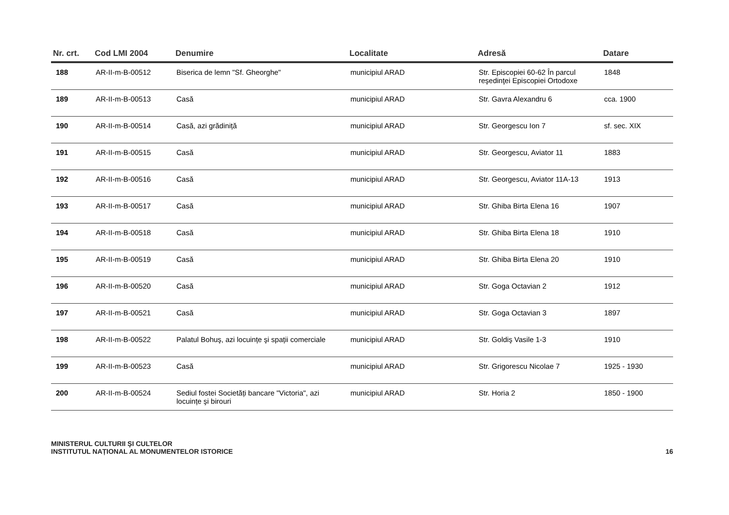| Nr. crt. | Cod LMI 2004 | Denumire | Localitate | Adresă | Datare |
| --- | --- | --- | --- | --- | --- |
| 188 | AR-II-m-B-00512 | Biserica de lemn "Sf. Gheorghe" | municipiul ARAD | Str. Episcopiei 60-62 În parcul reşedinţei Episcopiei Ortodoxe | 1848 |
| 189 | AR-II-m-B-00513 | Casă | municipiul ARAD | Str. Gavra Alexandru 6 | cca. 1900 |
| 190 | AR-II-m-B-00514 | Casă, azi grădiniță | municipiul ARAD | Str. Georgescu Ion 7 | sf. sec. XIX |
| 191 | AR-II-m-B-00515 | Casă | municipiul ARAD | Str. Georgescu, Aviator 11 | 1883 |
| 192 | AR-II-m-B-00516 | Casă | municipiul ARAD | Str. Georgescu, Aviator 11A-13 | 1913 |
| 193 | AR-II-m-B-00517 | Casă | municipiul ARAD | Str. Ghiba Birta Elena 16 | 1907 |
| 194 | AR-II-m-B-00518 | Casă | municipiul ARAD | Str. Ghiba Birta Elena 18 | 1910 |
| 195 | AR-II-m-B-00519 | Casă | municipiul ARAD | Str. Ghiba Birta Elena 20 | 1910 |
| 196 | AR-II-m-B-00520 | Casă | municipiul ARAD | Str. Goga Octavian 2 | 1912 |
| 197 | AR-II-m-B-00521 | Casă | municipiul ARAD | Str. Goga Octavian 3 | 1897 |
| 198 | AR-II-m-B-00522 | Palatul Bohuş, azi locuințe şi spații comerciale | municipiul ARAD | Str. Goldiş Vasile 1-3 | 1910 |
| 199 | AR-II-m-B-00523 | Casă | municipiul ARAD | Str. Grigorescu Nicolae 7 | 1925 - 1930 |
| 200 | AR-II-m-B-00524 | Sediul fostei Societăți bancare "Victoria", azi locuințe şi birouri | municipiul ARAD | Str. Horia 2 | 1850 - 1900 |
MINISTERUL CULTURII ŞI CULTELOR
INSTITUTUL NAȚIONAL AL MONUMENTELOR ISTORICE
16